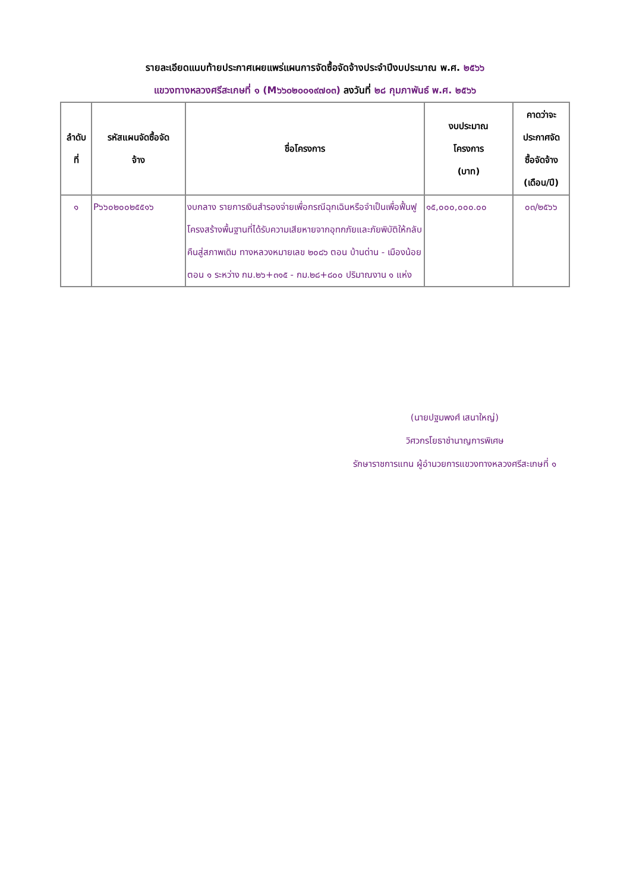รายละเอียดแนบท้ายประกาศเผยแพร่แผนการจัดซื้อจัดจ้างประจำปีงบประมาณ พ.ศ. ๒๕๖๖
แขวงทางหลวงศรีสะเกษที่ ๑ (M๖๖๐๒๐๐๑๙๗๐๓) ลงวันที่ ๒๘ กุมภาพันธ์ พ.ศ. ๒๕๖๖
| ลำดับ ที่ | รหัสแผนจัดซื้อจัด จ้าง | ชื่อโครงการ | งบประมาณ โครงการ (บาท) | คาดว่าจะ ประกาศจัด ซื้อจัดจ้าง (เดือน/ปี) |
| --- | --- | --- | --- | --- |
| ๑ | P๖๖๐๒๐๐๒๕๕๑๖ | งบกลาง รายการเงินสำรองจ่ายเพื่อกรณีฉุกเฉินหรือจำเป็นเพื่อฟื้นฟูโครงสร้างพื้นฐานที่ได้รับความเสียหายจากอุทกภัยและภัยพิบัติให้กลับคืนสู่สภาพเดิม ทางหลวงหมายเลข ๒๐๘๖ ตอน บ้านด่าน - เมืองน้อย ตอน ๑ ระหว่าง กม.๒๖+๓๑๕ - กม.๒๘+๘๐๐ ปริมาณงาน ๑ แห่ง | ๑๕,๐๐๐,๐๐๐.๐๐ | ๐๓/๒๕๖๖ |
(นายปฐมพงศ์ เสนาใหญ่)
วิศวกรโยธาชำนาญการพิเศษ
รักษาราชการแทน ผู้อำนวยการแขวงทางหลวงศรีสะเกษที่ ๑